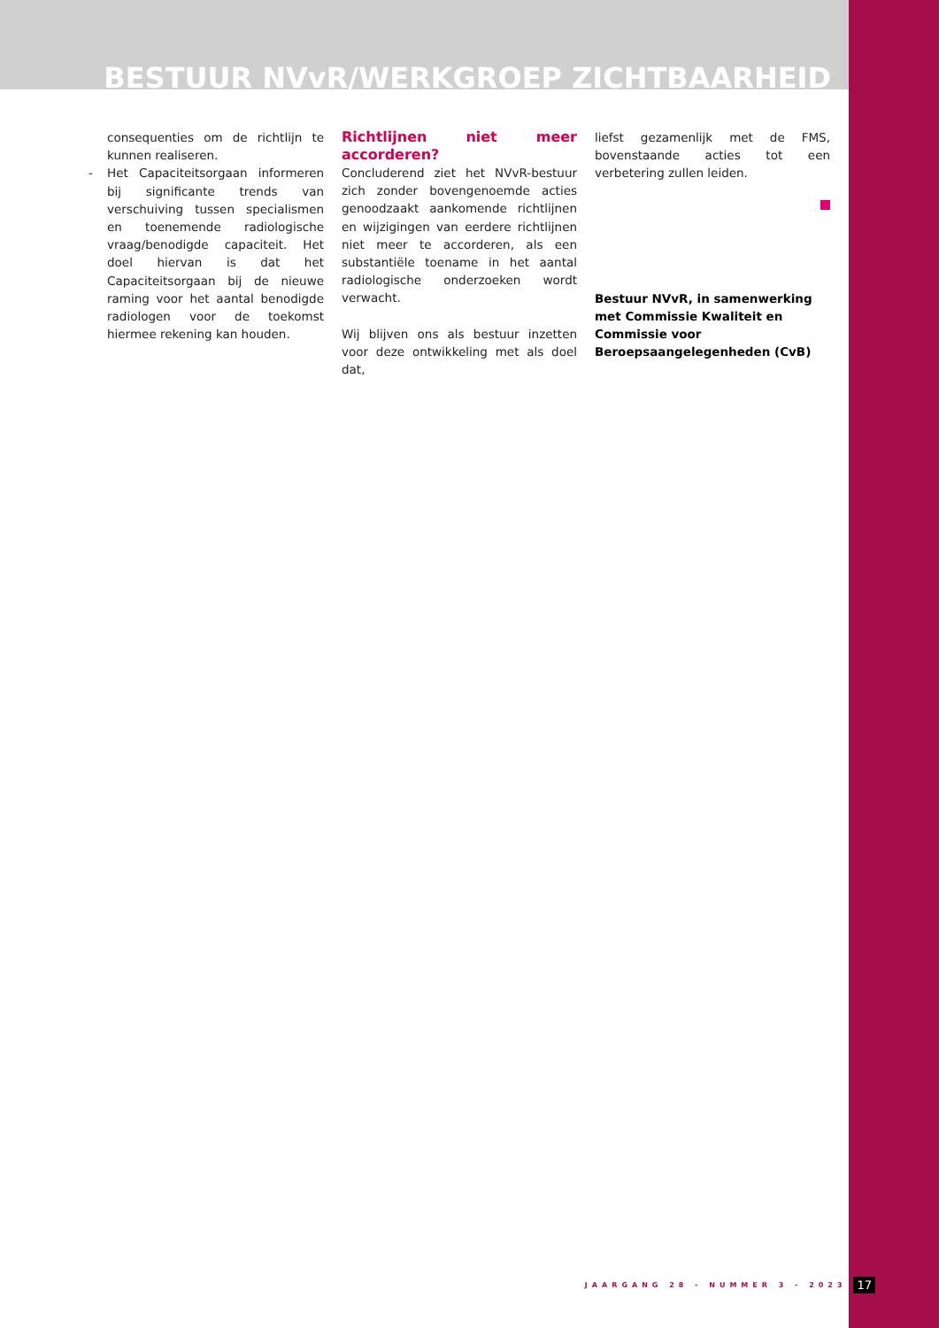BESTUUR NVvR/WERKGROEP ZICHTBAARHEID
consequenties om de richtlijn te kunnen realiseren.
- Het Capaciteitsorgaan informeren bij significante trends van verschuiving tussen specialismen en toenemende radiologische vraag/benodigde capaciteit. Het doel hiervan is dat het Capaciteitsorgaan bij de nieuwe raming voor het aantal benodigde radiologen voor de toekomst hiermee rekening kan houden.
Richtlijnen niet meer accorderen?
Concluderend ziet het NVvR-bestuur zich zonder bovengenoemde acties genoodzaakt aankomende richtlijnen en wijzigingen van eerdere richtlijnen niet meer te accorderen, als een substantiële toename in het aantal radiologische onderzoeken wordt verwacht.
Wij blijven ons als bestuur inzetten voor deze ontwikkeling met als doel dat,
liefst gezamenlijk met de FMS, bovenstaande acties tot een verbetering zullen leiden.
Bestuur NVvR, in samenwerking met Commissie Kwaliteit en Commissie voor Beroepsaangelegenheden (CvB)
JAARGANG 28 - NUMMER 3 - 2023 17